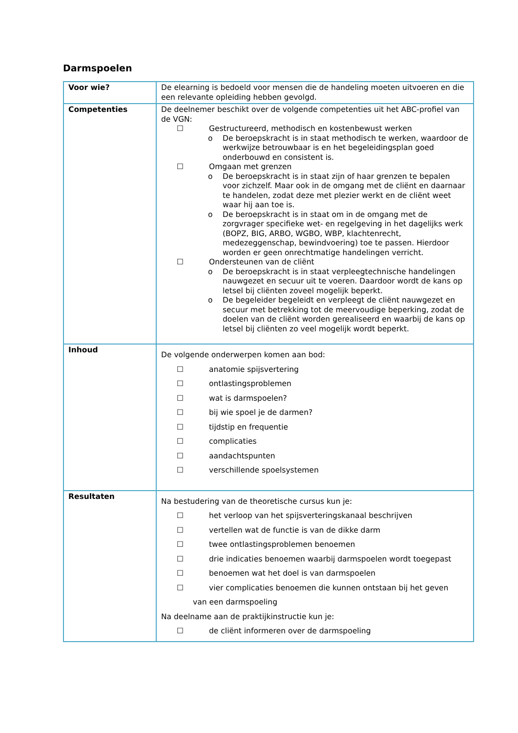Darmspoelen
| Voor wie? | De elearning is bedoeld voor mensen die de handeling moeten uitvoeren en die een relevante opleiding hebben gevolgd. |
| Competenties | De deelnemer beschikt over de volgende competenties uit het ABC-profiel van de VGN: ☐ Gestructureerd, methodisch en kostenbewust werken o De beroepskracht is in staat methodisch te werken, waardoor de werkwijze betrouwbaar is en het begeleidingsplan goed onderbouwd en consistent is. ☐ Omgaan met grenzen o De beroepskracht is in staat zijn of haar grenzen te bepalen voor zichzelf. Maar ook in de omgang met de cliënt en daarnaar te handelen, zodat deze met plezier werkt en de cliënt weet waar hij aan toe is. o De beroepskracht is in staat om in de omgang met de zorgvrager specifieke wet- en regelgeving in het dagelijks werk (BOPZ, BIG, ARBO, WGBO, WBP, klachtenrecht, medezeggenschap, bewindvoering) toe te passen. Hierdoor worden er geen onrechtmatige handelingen verricht. ☐ Ondersteunen van de cliënt o De beroepskracht is in staat verpleegtechnische handelingen nauwgezet en secuur uit te voeren. Daardoor wordt de kans op letsel bij cliënten zoveel mogelijk beperkt. o De begeleider begeleidt en verpleegt de cliënt nauwgezet en secuur met betrekking tot de meervoudige beperking, zodat de doelen van de cliënt worden gerealiseerd en waarbij de kans op letsel bij cliënten zo veel mogelijk wordt beperkt. |
| Inhoud | De volgende onderwerpen komen aan bod: ☐ anatomie spijsvertering ☐ ontlastingsproblemen ☐ wat is darmspoelen? ☐ bij wie spoel je de darmen? ☐ tijdstip en frequentie ☐ complicaties ☐ aandachtspunten ☐ verschillende spoelsystemen |
| Resultaten | Na bestudering van de theoretische cursus kun je: ☐ het verloop van het spijsverteringskanaal beschrijven ☐ vertellen wat de functie is van de dikke darm ☐ twee ontlastingsproblemen benoemen ☐ drie indicaties benoemen waarbij darmspoelen wordt toegepast ☐ benoemen wat het doel is van darmspoelen ☐ vier complicaties benoemen die kunnen ontstaan bij het geven van een darmspoeling Na deelname aan de praktijkinstructie kun je: ☐ de cliënt informeren over de darmspoeling |